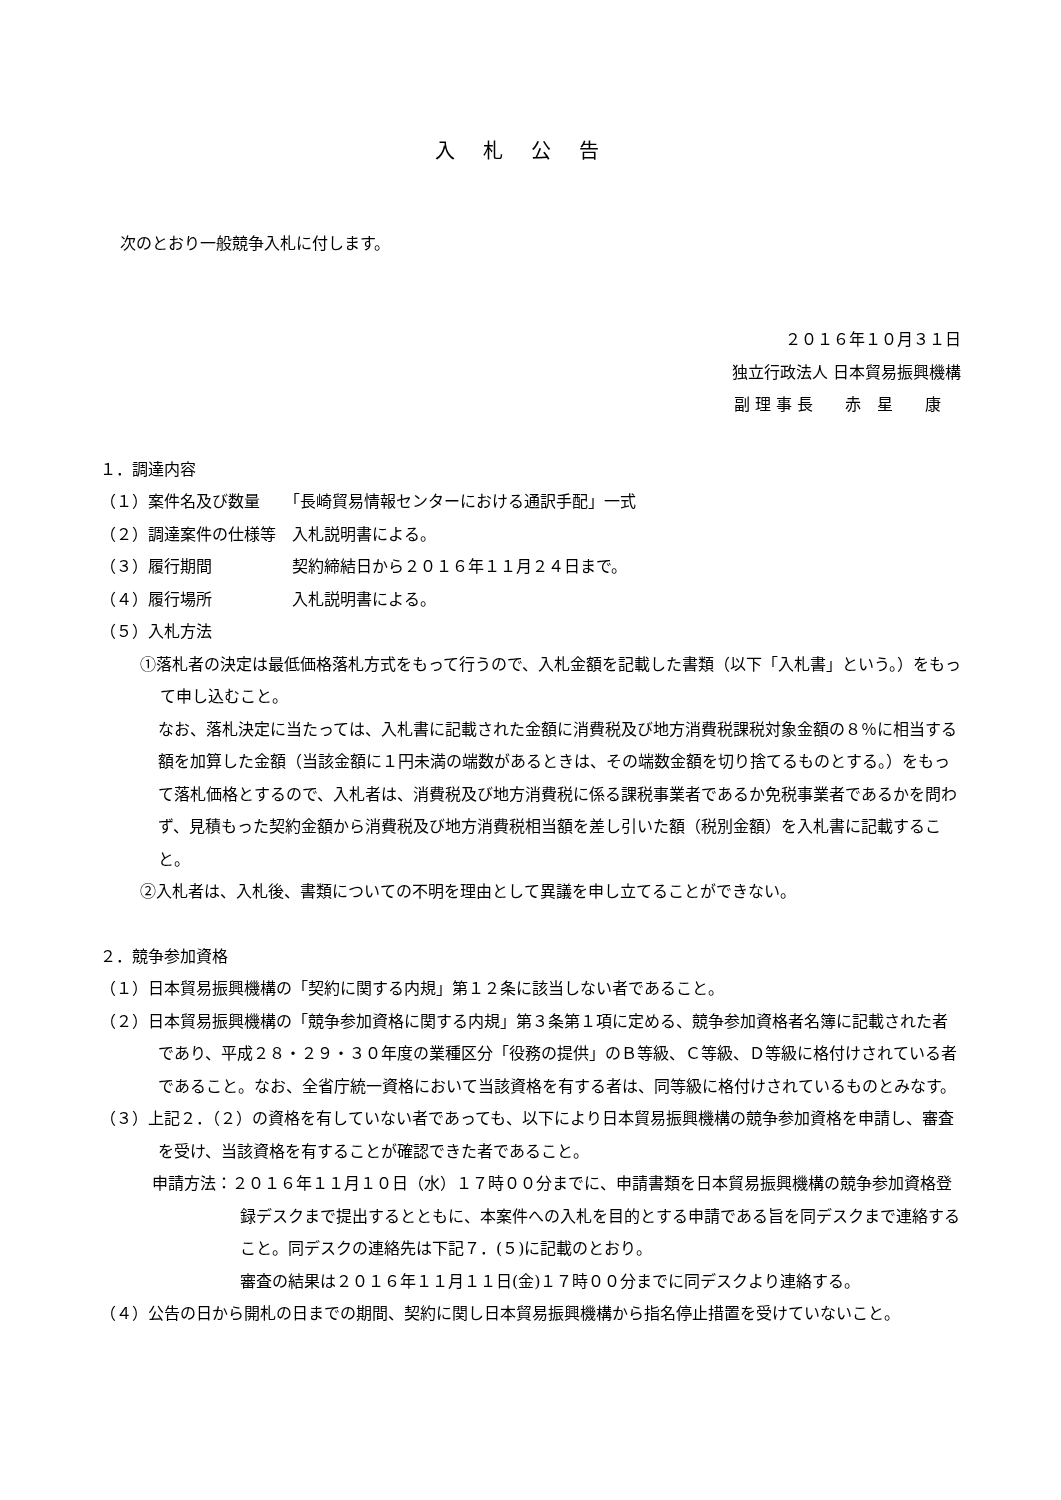入札公告
次のとおり一般競争入札に付します。
２０１６年１０月３１日
独立行政法人 日本貿易振興機構
副 理 事 長　　赤　星　　康
１．調達内容
（１）案件名及び数量　　「長崎貿易情報センターにおける通訳手配」一式
（２）調達案件の仕様等　入札説明書による。
（３）履行期間　　　　　契約締結日から２０１６年１１月２４日まで。
（４）履行場所　　　　　入札説明書による。
（５）入札方法
①落札者の決定は最低価格落札方式をもって行うので、入札金額を記載した書類（以下「入札書」という。）をもって申し込むこと。
なお、落札決定に当たっては、入札書に記載された金額に消費税及び地方消費税課税対象金額の８％に相当する額を加算した金額（当該金額に１円未満の端数があるときは、その端数金額を切り捨てるものとする。）をもって落札価格とするので、入札者は、消費税及び地方消費税に係る課税事業者であるか免税事業者であるかを問わず、見積もった契約金額から消費税及び地方消費税相当額を差し引いた額（税別金額）を入札書に記載すること。
②入札者は、入札後、書類についての不明を理由として異議を申し立てることができない。
２．競争参加資格
（１）日本貿易振興機構の「契約に関する内規」第１２条に該当しない者であること。
（２）日本貿易振興機構の「競争参加資格に関する内規」第３条第１項に定める、競争参加資格者名簿に記載された者であり、平成２８・２９・３０年度の業種区分「役務の提供」のＢ等級、Ｃ等級、Ｄ等級に格付けされている者であること。なお、全省庁統一資格において当該資格を有する者は、同等級に格付けされているものとみなす。
（３）上記２．（２）の資格を有していない者であっても、以下により日本貿易振興機構の競争参加資格を申請し、審査を受け、当該資格を有することが確認できた者であること。
申請方法：２０１６年１１月１０日（水）１７時００分までに、申請書類を日本貿易振興機構の競争参加資格登録デスクまで提出するとともに、本案件への入札を目的とする申請である旨を同デスクまで連絡すること。同デスクの連絡先は下記７．(５)に記載のとおり。
審査の結果は２０１６年１１月１１日(金)１７時００分までに同デスクより連絡する。
（４）公告の日から開札の日までの期間、契約に関し日本貿易振興機構から指名停止措置を受けていないこと。